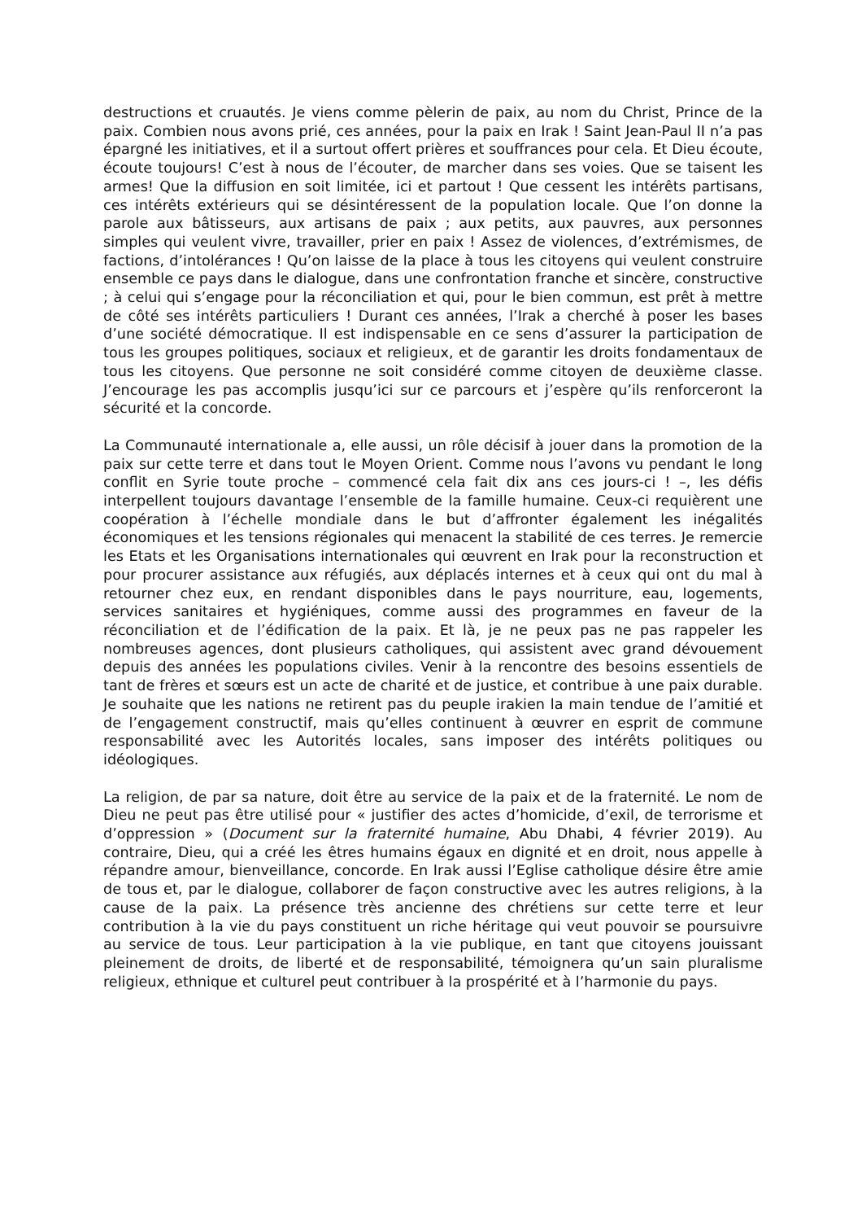destructions et cruautés. Je viens comme pèlerin de paix, au nom du Christ, Prince de la paix. Combien nous avons prié, ces années, pour la paix en Irak ! Saint Jean-Paul II n’a pas épargné les initiatives, et il a surtout offert prières et souffrances pour cela. Et Dieu écoute, écoute toujours! C’est à nous de l’écouter, de marcher dans ses voies. Que se taisent les armes! Que la diffusion en soit limitée, ici et partout ! Que cessent les intérêts partisans, ces intérêts extérieurs qui se désintéressent de la population locale. Que l’on donne la parole aux bâtisseurs, aux artisans de paix ; aux petits, aux pauvres, aux personnes simples qui veulent vivre, travailler, prier en paix ! Assez de violences, d’extrémismes, de factions, d’intolérances ! Qu’on laisse de la place à tous les citoyens qui veulent construire ensemble ce pays dans le dialogue, dans une confrontation franche et sincère, constructive ; à celui qui s’engage pour la réconciliation et qui, pour le bien commun, est prêt à mettre de côté ses intérêts particuliers ! Durant ces années, l’Irak a cherché à poser les bases d’une société démocratique. Il est indispensable en ce sens d’assurer la participation de tous les groupes politiques, sociaux et religieux, et de garantir les droits fondamentaux de tous les citoyens. Que personne ne soit considéré comme citoyen de deuxième classe. J’encourage les pas accomplis jusqu’ici sur ce parcours et j’espère qu’ils renforceront la sécurité et la concorde.
La Communauté internationale a, elle aussi, un rôle décisif à jouer dans la promotion de la paix sur cette terre et dans tout le Moyen Orient. Comme nous l’avons vu pendant le long conflit en Syrie toute proche – commencé cela fait dix ans ces jours-ci ! –, les défis interpellent toujours davantage l’ensemble de la famille humaine. Ceux-ci requièrent une coopération à l’échelle mondiale dans le but d’affronter également les inégalités économiques et les tensions régionales qui menacent la stabilité de ces terres. Je remercie les Etats et les Organisations internationales qui œuvrent en Irak pour la reconstruction et pour procurer assistance aux réfugiés, aux déplacés internes et à ceux qui ont du mal à retourner chez eux, en rendant disponibles dans le pays nourriture, eau, logements, services sanitaires et hygiéniques, comme aussi des programmes en faveur de la réconciliation et de l’édification de la paix. Et là, je ne peux pas ne pas rappeler les nombreuses agences, dont plusieurs catholiques, qui assistent avec grand dévouement depuis des années les populations civiles. Venir à la rencontre des besoins essentiels de tant de frères et sœurs est un acte de charité et de justice, et contribue à une paix durable. Je souhaite que les nations ne retirent pas du peuple irakien la main tendue de l’amitié et de l’engagement constructif, mais qu’elles continuent à œuvrer en esprit de commune responsabilité avec les Autorités locales, sans imposer des intérêts politiques ou idéologiques.
La religion, de par sa nature, doit être au service de la paix et de la fraternité. Le nom de Dieu ne peut pas être utilisé pour « justifier des actes d’homicide, d’exil, de terrorisme et d’oppression » (Document sur la fraternité humaine, Abu Dhabi, 4 février 2019). Au contraire, Dieu, qui a créé les êtres humains égaux en dignité et en droit, nous appelle à répandre amour, bienveillance, concorde. En Irak aussi l’Eglise catholique désire être amie de tous et, par le dialogue, collaborer de façon constructive avec les autres religions, à la cause de la paix. La présence très ancienne des chrétiens sur cette terre et leur contribution à la vie du pays constituent un riche héritage qui veut pouvoir se poursuivre au service de tous. Leur participation à la vie publique, en tant que citoyens jouissant pleinement de droits, de liberté et de responsabilité, témoignera qu’un sain pluralisme religieux, ethnique et culturel peut contribuer à la prospérité et à l’harmonie du pays.